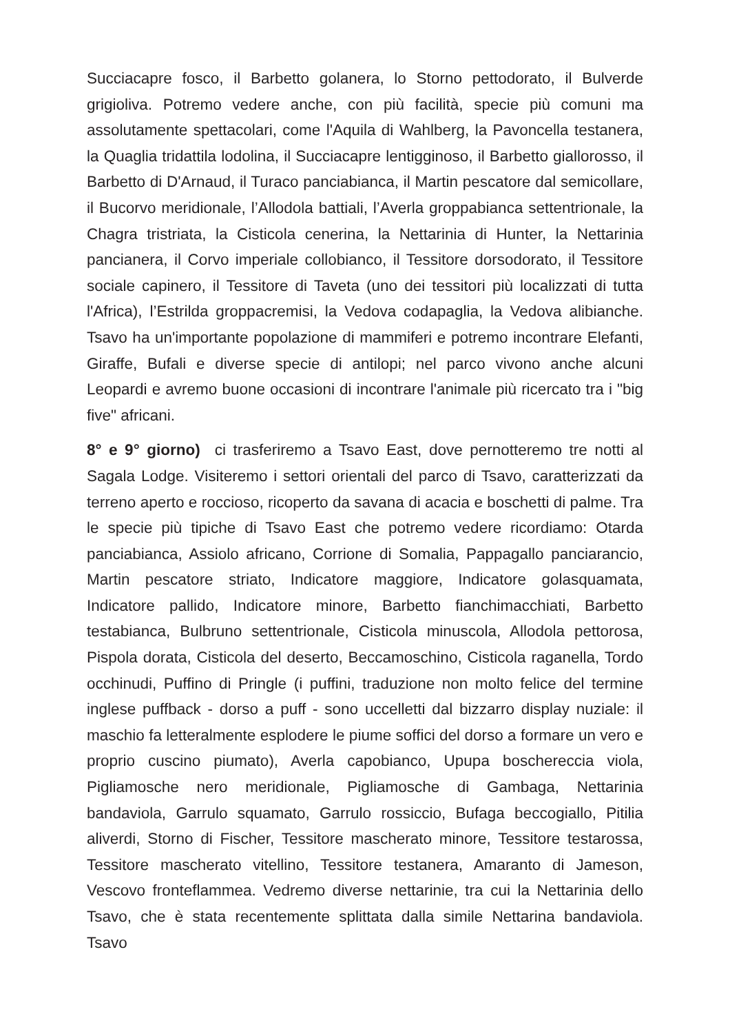Succiacapre fosco, il Barbetto golanera, lo Storno pettodorato, il Bulverde grigioliva. Potremo vedere anche, con più facilità, specie più comuni ma assolutamente spettacolari, come l'Aquila di Wahlberg, la Pavoncella testanera, la Quaglia tridattila lodolina, il Succiacapre lentigginoso, il Barbetto giallorosso, il Barbetto di D'Arnaud, il Turaco panciabianca, il Martin pescatore dal semicollare, il Bucorvo meridionale, l’Allodola battiali, l’Averla groppabianca settentrionale, la Chagra tristriata, la Cisticola cenerina, la Nettarinia di Hunter, la Nettarinia pancianera, il Corvo imperiale collobianco, il Tessitore dorsodorato, il Tessitore sociale capinero, il Tessitore di Taveta (uno dei tessitori più localizzati di tutta l'Africa), l’Estrilda groppacremisi, la Vedova codapaglia, la Vedova alibianche. Tsavo ha un'importante popolazione di mammiferi e potremo incontrare Elefanti, Giraffe, Bufali e diverse specie di antilopi; nel parco vivono anche alcuni Leopardi e avremo buone occasioni di incontrare l'animale più ricercato tra i "big five" africani.
8° e 9° giorno) ci trasferiremo a Tsavo East, dove pernotteremo tre notti al Sagala Lodge. Visiteremo i settori orientali del parco di Tsavo, caratterizzati da terreno aperto e roccioso, ricoperto da savana di acacia e boschetti di palme. Tra le specie più tipiche di Tsavo East che potremo vedere ricordiamo: Otarda panciabianca, Assiolo africano, Corrione di Somalia, Pappagallo panciarancio, Martin pescatore striato, Indicatore maggiore, Indicatore golasquamata, Indicatore pallido, Indicatore minore, Barbetto fianchimacchiati, Barbetto testabianca, Bulbruno settentrionale, Cisticola minuscola, Allodola pettorosa, Pispola dorata, Cisticola del deserto, Beccamoschino, Cisticola raganella, Tordo occhinudi, Puffino di Pringle (i puffini, traduzione non molto felice del termine inglese puffback - dorso a puff - sono uccelletti dal bizzarro display nuziale: il maschio fa letteralmente esplodere le piume soffici del dorso a formare un vero e proprio cuscino piumato), Averla capobianco, Upupa boschereccia viola, Pigliamosche nero meridionale, Pigliamosche di Gambaga, Nettarinia bandaviola, Garrulo squamato, Garrulo rossiccio, Bufaga beccogiallo, Pitilia aliverdi, Storno di Fischer, Tessitore mascherato minore, Tessitore testarossa, Tessitore mascherato vitellino, Tessitore testanera, Amaranto di Jameson, Vescovo fronteflammea. Vedremo diverse nettarinie, tra cui la Nettarinia dello Tsavo, che è stata recentemente splittata dalla simile Nettarina bandaviola. Tsavo